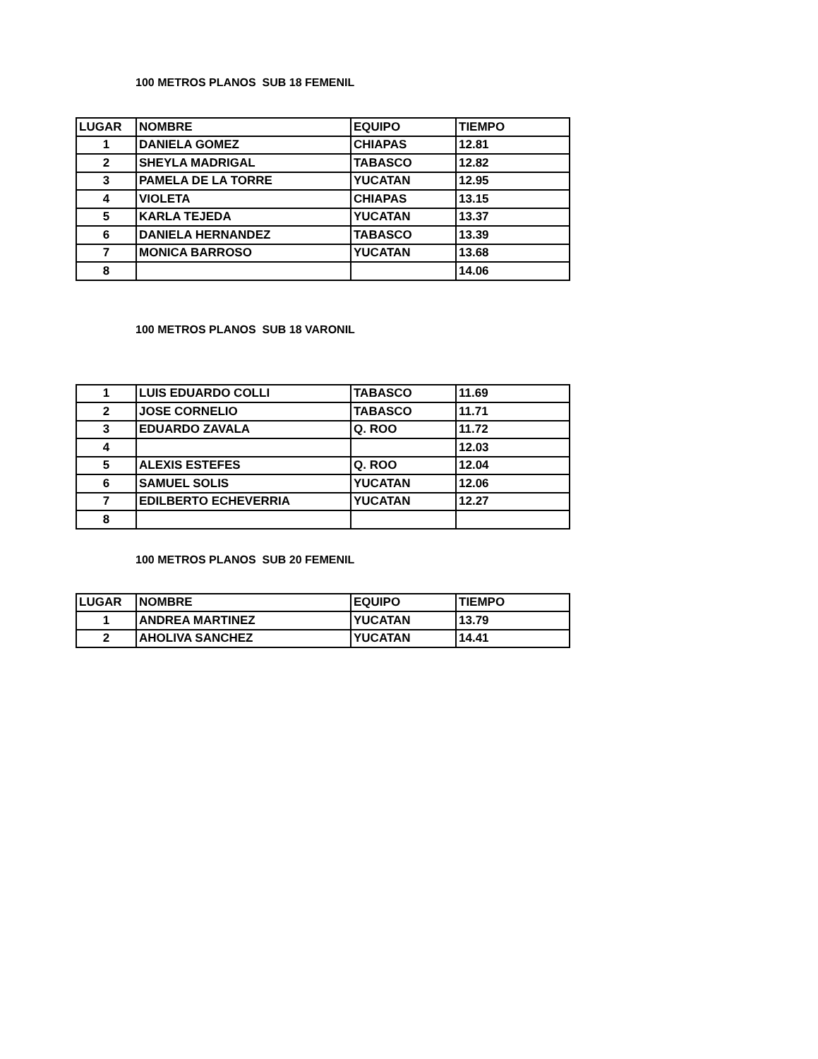100 METROS PLANOS SUB 18 FEMENIL
| LUGAR | NOMBRE | EQUIPO | TIEMPO |
| --- | --- | --- | --- |
| 1 | DANIELA GOMEZ | CHIAPAS | 12.81 |
| 2 | SHEYLA MADRIGAL | TABASCO | 12.82 |
| 3 | PAMELA DE LA TORRE | YUCATAN | 12.95 |
| 4 | VIOLETA | CHIAPAS | 13.15 |
| 5 | KARLA TEJEDA | YUCATAN | 13.37 |
| 6 | DANIELA HERNANDEZ | TABASCO | 13.39 |
| 7 | MONICA BARROSO | YUCATAN | 13.68 |
| 8 | | | 14.06 |
100 METROS PLANOS SUB 18 VARONIL
| 1 | LUIS EDUARDO COLLI | TABASCO | 11.69 |
| 2 | JOSE CORNELIO | TABASCO | 11.71 |
| 3 | EDUARDO ZAVALA | Q. ROO | 11.72 |
| 4 | | | 12.03 |
| 5 | ALEXIS ESTEFES | Q. ROO | 12.04 |
| 6 | SAMUEL SOLIS | YUCATAN | 12.06 |
| 7 | EDILBERTO ECHEVERRIA | YUCATAN | 12.27 |
| 8 | | | |
100 METROS PLANOS SUB 20 FEMENIL
| LUGAR | NOMBRE | EQUIPO | TIEMPO |
| --- | --- | --- | --- |
| 1 | ANDREA MARTINEZ | YUCATAN | 13.79 |
| 2 | AHOLIVA SANCHEZ | YUCATAN | 14.41 |